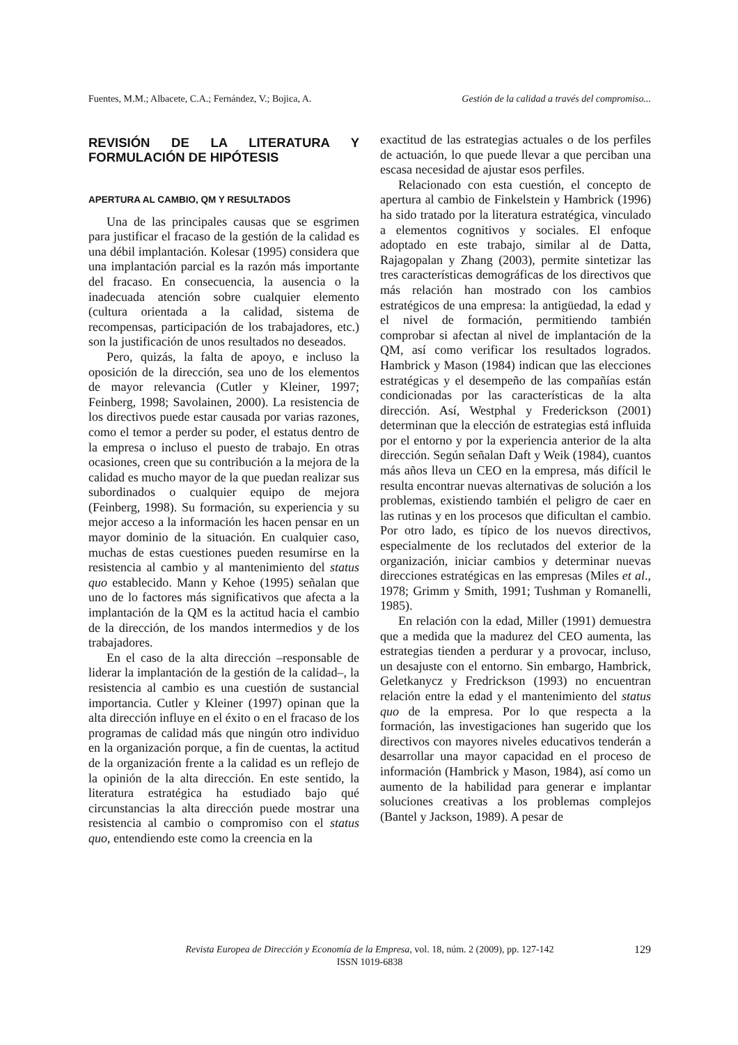Fuentes, M.M.; Albacete, C.A.; Fernández, V.; Bojica, A. Gestión de la calidad a través del compromiso...
REVISIÓN DE LA LITERATURA Y FORMULACIÓN DE HIPÓTESIS
APERTURA AL CAMBIO, QM Y RESULTADOS
Una de las principales causas que se esgrimen para justificar el fracaso de la gestión de la calidad es una débil implantación. Kolesar (1995) considera que una implantación parcial es la razón más importante del fracaso. En consecuencia, la ausencia o la inadecuada atención sobre cualquier elemento (cultura orientada a la calidad, sistema de recompensas, participación de los trabajadores, etc.) son la justificación de unos resultados no deseados.
Pero, quizás, la falta de apoyo, e incluso la oposición de la dirección, sea uno de los elementos de mayor relevancia (Cutler y Kleiner, 1997; Feinberg, 1998; Savolainen, 2000). La resistencia de los directivos puede estar causada por varias razones, como el temor a perder su poder, el estatus dentro de la empresa o incluso el puesto de trabajo. En otras ocasiones, creen que su contribución a la mejora de la calidad es mucho mayor de la que puedan realizar sus subordinados o cualquier equipo de mejora (Feinberg, 1998). Su formación, su experiencia y su mejor acceso a la información les hacen pensar en un mayor dominio de la situación. En cualquier caso, muchas de estas cuestiones pueden resumirse en la resistencia al cambio y al mantenimiento del status quo establecido. Mann y Kehoe (1995) señalan que uno de lo factores más significativos que afecta a la implantación de la QM es la actitud hacia el cambio de la dirección, de los mandos intermedios y de los trabajadores.
En el caso de la alta dirección –responsable de liderar la implantación de la gestión de la calidad–, la resistencia al cambio es una cuestión de sustancial importancia. Cutler y Kleiner (1997) opinan que la alta dirección influye en el éxito o en el fracaso de los programas de calidad más que ningún otro individuo en la organización porque, a fin de cuentas, la actitud de la organización frente a la calidad es un reflejo de la opinión de la alta dirección. En este sentido, la literatura estratégica ha estudiado bajo qué circunstancias la alta dirección puede mostrar una resistencia al cambio o compromiso con el status quo, entendiendo este como la creencia en la
exactitud de las estrategias actuales o de los perfiles de actuación, lo que puede llevar a que perciban una escasa necesidad de ajustar esos perfiles.
Relacionado con esta cuestión, el concepto de apertura al cambio de Finkelstein y Hambrick (1996) ha sido tratado por la literatura estratégica, vinculado a elementos cognitivos y sociales. El enfoque adoptado en este trabajo, similar al de Datta, Rajagopalan y Zhang (2003), permite sintetizar las tres características demográficas de los directivos que más relación han mostrado con los cambios estratégicos de una empresa: la antigüedad, la edad y el nivel de formación, permitiendo también comprobar si afectan al nivel de implantación de la QM, así como verificar los resultados logrados. Hambrick y Mason (1984) indican que las elecciones estratégicas y el desempeño de las compañías están condicionadas por las características de la alta dirección. Así, Westphal y Frederickson (2001) determinan que la elección de estrategias está influida por el entorno y por la experiencia anterior de la alta dirección. Según señalan Daft y Weik (1984), cuantos más años lleva un CEO en la empresa, más difícil le resulta encontrar nuevas alternativas de solución a los problemas, existiendo también el peligro de caer en las rutinas y en los procesos que dificultan el cambio. Por otro lado, es típico de los nuevos directivos, especialmente de los reclutados del exterior de la organización, iniciar cambios y determinar nuevas direcciones estratégicas en las empresas (Miles et al., 1978; Grimm y Smith, 1991; Tushman y Romanelli, 1985).
En relación con la edad, Miller (1991) demuestra que a medida que la madurez del CEO aumenta, las estrategias tienden a perdurar y a provocar, incluso, un desajuste con el entorno. Sin embargo, Hambrick, Geletkanycz y Fredrickson (1993) no encuentran relación entre la edad y el mantenimiento del status quo de la empresa. Por lo que respecta a la formación, las investigaciones han sugerido que los directivos con mayores niveles educativos tenderán a desarrollar una mayor capacidad en el proceso de información (Hambrick y Mason, 1984), así como un aumento de la habilidad para generar e implantar soluciones creativas a los problemas complejos (Bantel y Jackson, 1989). A pesar de
Revista Europea de Dirección y Economía de la Empresa, vol. 18, núm. 2 (2009), pp. 127-142
ISSN 1019-6838
129